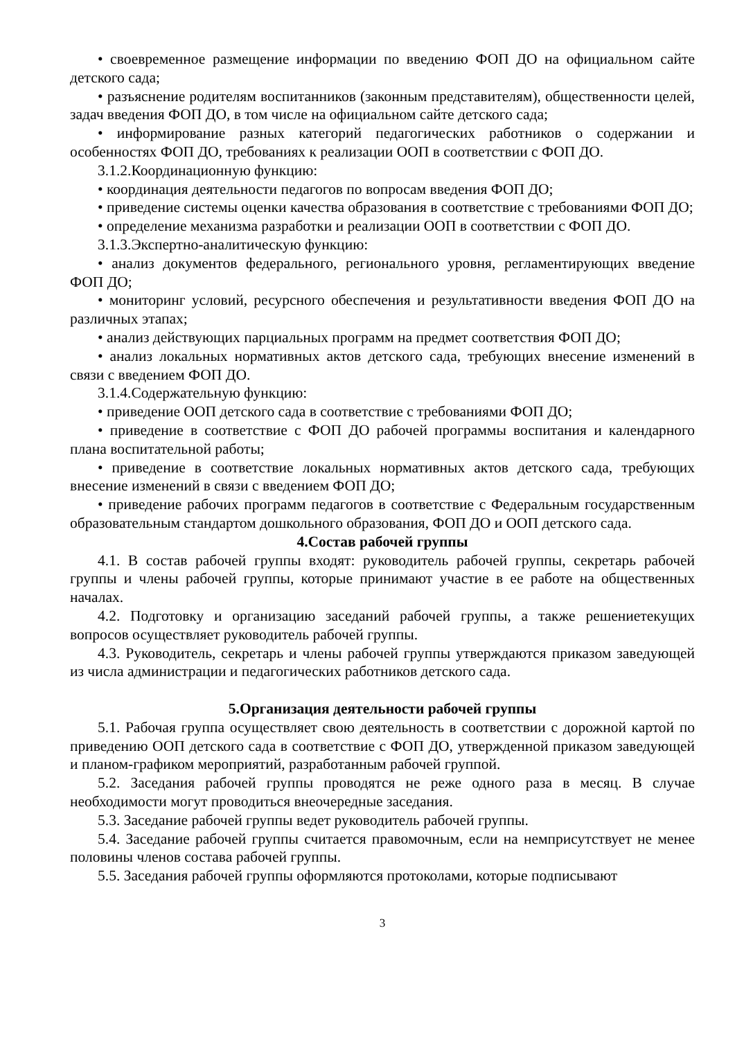• своевременное размещение информации по введению ФОП ДО на официальном сайте детского сада;
• разъяснение родителям воспитанников (законным представителям), общественности целей, задач введения ФОП ДО, в том числе на официальном сайте детского сада;
• информирование разных категорий педагогических работников о содержании и особенностях ФОП ДО, требованиях к реализации ООП в соответствии с ФОП ДО.
3.1.2.Координационную функцию:
• координация деятельности педагогов по вопросам введения ФОП ДО;
• приведение системы оценки качества образования в соответствие с требованиями ФОП ДО;
• определение механизма разработки и реализации ООП в соответствии с ФОП ДО.
3.1.3.Экспертно-аналитическую функцию:
• анализ документов федерального, регионального уровня, регламентирующих введение ФОП ДО;
• мониторинг условий, ресурсного обеспечения и результативности введения ФОП ДО на различных этапах;
• анализ действующих парциальных программ на предмет соответствия ФОП ДО;
• анализ локальных нормативных актов детского сада, требующих внесение изменений в связи с введением ФОП ДО.
3.1.4.Содержательную функцию:
• приведение ООП детского сада в соответствие с требованиями ФОП ДО;
• приведение в соответствие с ФОП ДО рабочей программы воспитания и календарного плана воспитательной работы;
• приведение в соответствие локальных нормативных актов детского сада, требующих внесение изменений в связи с введением ФОП ДО;
• приведение рабочих программ педагогов в соответствие с Федеральным государственным образовательным стандартом дошкольного образования, ФОП ДО и ООП детского сада.
4.Состав рабочей группы
4.1. В состав рабочей группы входят: руководитель рабочей группы, секретарь рабочей группы и члены рабочей группы, которые принимают участие в ее работе на общественных началах.
4.2. Подготовку и организацию заседаний рабочей группы, а также решениетекущих вопросов осуществляет руководитель рабочей группы.
4.3. Руководитель, секретарь и члены рабочей группы утверждаются приказом заведующей из числа администрации и педагогических работников детского сада.
5.Организация деятельности рабочей группы
5.1. Рабочая группа осуществляет свою деятельность в соответствии с дорожной картой по приведению ООП детского сада в соответствие с ФОП ДО, утвержденной приказом заведующей и планом-графиком мероприятий, разработанным рабочей группой.
5.2. Заседания рабочей группы проводятся не реже одного раза в месяц. В случае необходимости могут проводиться внеочередные заседания.
5.3. Заседание рабочей группы ведет руководитель рабочей группы.
5.4. Заседание рабочей группы считается правомочным, если на немприсутствует не менее половины членов состава рабочей группы.
5.5. Заседания рабочей группы оформляются протоколами, которые подписывают
3